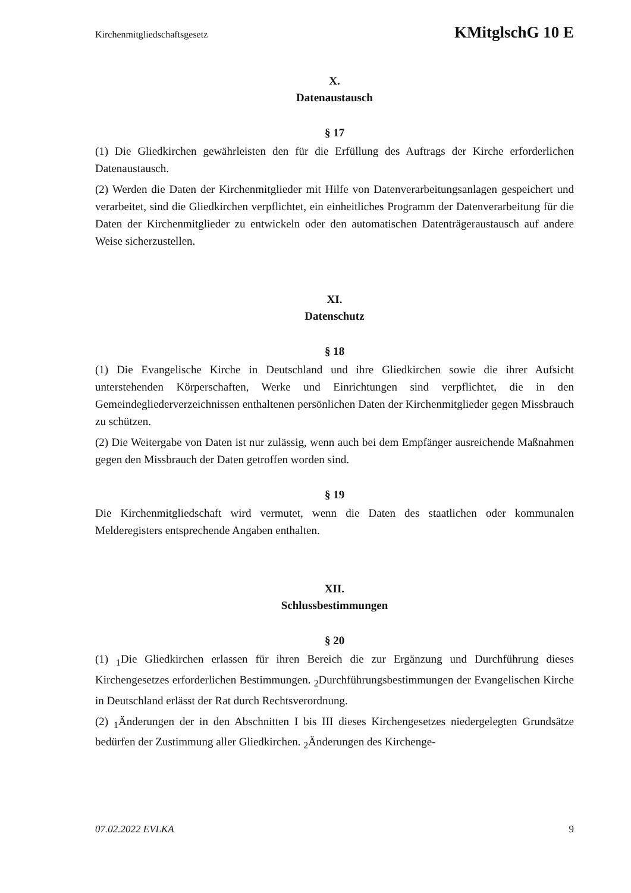Kirchenmitgliedschaftsgesetz KMitglschG 10 E
X.
Datenaustausch
§ 17
(1) Die Gliedkirchen gewährleisten den für die Erfüllung des Auftrags der Kirche erforderlichen Datenaustausch.
(2) Werden die Daten der Kirchenmitglieder mit Hilfe von Datenverarbeitungsanlagen gespeichert und verarbeitet, sind die Gliedkirchen verpflichtet, ein einheitliches Programm der Datenverarbeitung für die Daten der Kirchenmitglieder zu entwickeln oder den automatischen Datenträgeraustausch auf andere Weise sicherzustellen.
XI.
Datenschutz
§ 18
(1) Die Evangelische Kirche in Deutschland und ihre Gliedkirchen sowie die ihrer Aufsicht unterstehenden Körperschaften, Werke und Einrichtungen sind verpflichtet, die in den Gemeindegliederverzeichnissen enthaltenen persönlichen Daten der Kirchenmitglieder gegen Missbrauch zu schützen.
(2) Die Weitergabe von Daten ist nur zulässig, wenn auch bei dem Empfänger ausreichende Maßnahmen gegen den Missbrauch der Daten getroffen worden sind.
§ 19
Die Kirchenmitgliedschaft wird vermutet, wenn die Daten des staatlichen oder kommunalen Melderegisters entsprechende Angaben enthalten.
XII.
Schlussbestimmungen
§ 20
(1) <sub>1</sub>Die Gliedkirchen erlassen für ihren Bereich die zur Ergänzung und Durchführung dieses Kirchengesetzes erforderlichen Bestimmungen. <sub>2</sub>Durchführungsbestimmungen der Evangelischen Kirche in Deutschland erlässt der Rat durch Rechtsverordnung.
(2) <sub>1</sub>Änderungen der in den Abschnitten I bis III dieses Kirchengesetzes niedergelegten Grundsätze bedürfen der Zustimmung aller Gliedkirchen. <sub>2</sub>Änderungen des Kirchenge-
07.02.2022 EVLKA 9